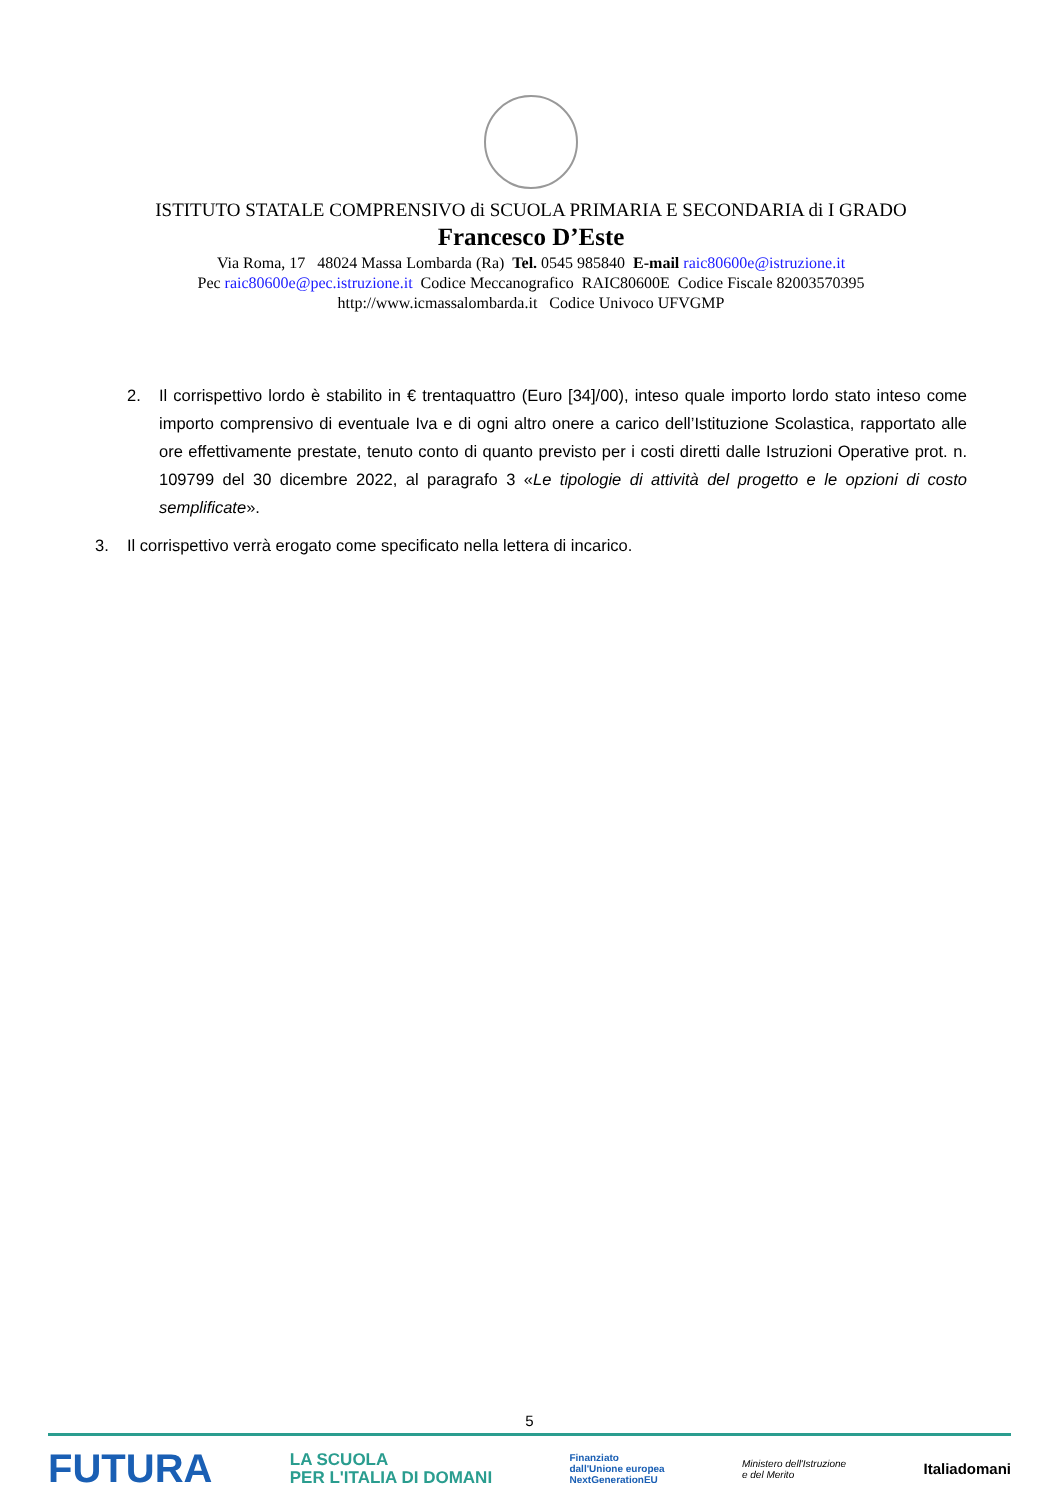ISTITUTO STATALE COMPRENSIVO di SCUOLA PRIMARIA E SECONDARIA di I GRADO
Francesco D’Este
Via Roma, 17 48024 Massa Lombarda (Ra) Tel. 0545 985840 E-mail raic80600e@istruzione.it
Pec raic80600e@pec.istruzione.it Codice Meccanografico RAIC80600E Codice Fiscale 82003570395
http://www.icmassalombarda.it Codice Univoco UFVGMP
2. Il corrispettivo lordo è stabilito in € trentaquattro (Euro [34]/00), inteso quale importo lordo stato inteso come importo comprensivo di eventuale Iva e di ogni altro onere a carico dell’Istituzione Scolastica, rapportato alle ore effettivamente prestate, tenuto conto di quanto previsto per i costi diretti dalle Istruzioni Operative prot. n. 109799 del 30 dicembre 2022, al paragrafo 3 «Le tipologie di attività del progetto e le opzioni di costo semplificate».
3. Il corrispettivo verrà erogato come specificato nella lettera di incarico.
5
FUTURA LA SCUOLA
PER L'ITALIA DI DOMANI Finanziato
dall'Unione europea
NextGenerationEU Ministero dell'Istruzione
e del Merito Italiadomani